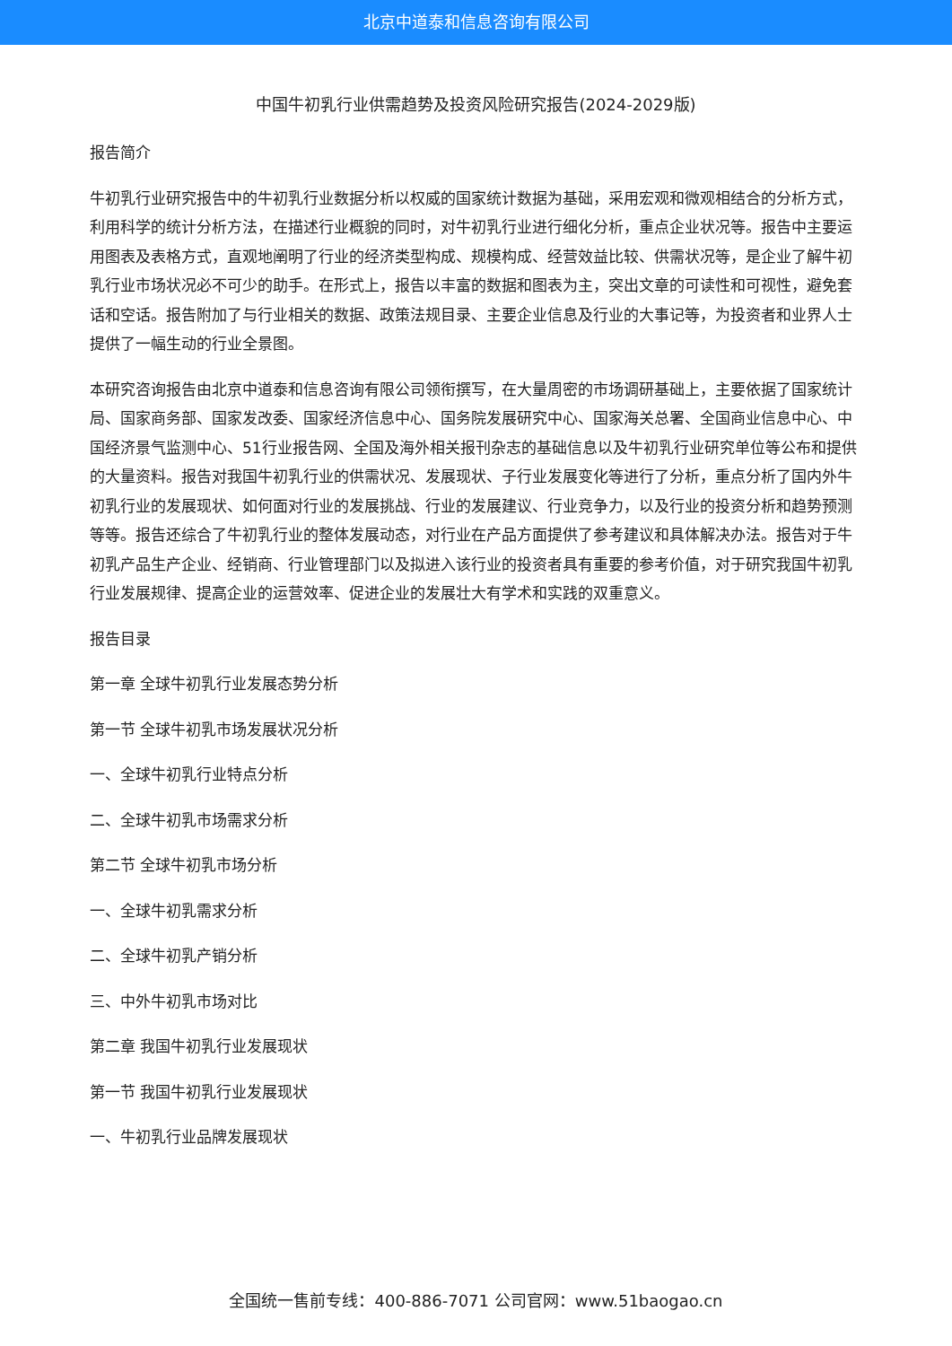北京中道泰和信息咨询有限公司
中国牛初乳行业供需趋势及投资风险研究报告(2024-2029版)
报告简介
牛初乳行业研究报告中的牛初乳行业数据分析以权威的国家统计数据为基础，采用宏观和微观相结合的分析方式，利用科学的统计分析方法，在描述行业概貌的同时，对牛初乳行业进行细化分析，重点企业状况等。报告中主要运用图表及表格方式，直观地阐明了行业的经济类型构成、规模构成、经营效益比较、供需状况等，是企业了解牛初乳行业市场状况必不可少的助手。在形式上，报告以丰富的数据和图表为主，突出文章的可读性和可视性，避免套话和空话。报告附加了与行业相关的数据、政策法规目录、主要企业信息及行业的大事记等，为投资者和业界人士提供了一幅生动的行业全景图。
本研究咨询报告由北京中道泰和信息咨询有限公司领衔撰写，在大量周密的市场调研基础上，主要依据了国家统计局、国家商务部、国家发改委、国家经济信息中心、国务院发展研究中心、国家海关总署、全国商业信息中心、中国经济景气监测中心、51行业报告网、全国及海外相关报刊杂志的基础信息以及牛初乳行业研究单位等公布和提供的大量资料。报告对我国牛初乳行业的供需状况、发展现状、子行业发展变化等进行了分析，重点分析了国内外牛初乳行业的发展现状、如何面对行业的发展挑战、行业的发展建议、行业竞争力，以及行业的投资分析和趋势预测等等。报告还综合了牛初乳行业的整体发展动态，对行业在产品方面提供了参考建议和具体解决办法。报告对于牛初乳产品生产企业、经销商、行业管理部门以及拟进入该行业的投资者具有重要的参考价值，对于研究我国牛初乳行业发展规律、提高企业的运营效率、促进企业的发展壮大有学术和实践的双重意义。
报告目录
第一章 全球牛初乳行业发展态势分析
第一节 全球牛初乳市场发展状况分析
一、全球牛初乳行业特点分析
二、全球牛初乳市场需求分析
第二节 全球牛初乳市场分析
一、全球牛初乳需求分析
二、全球牛初乳产销分析
三、中外牛初乳市场对比
第二章 我国牛初乳行业发展现状
第一节 我国牛初乳行业发展现状
一、牛初乳行业品牌发展现状
全国统一售前专线：400-886-7071 公司官网：www.51baogao.cn